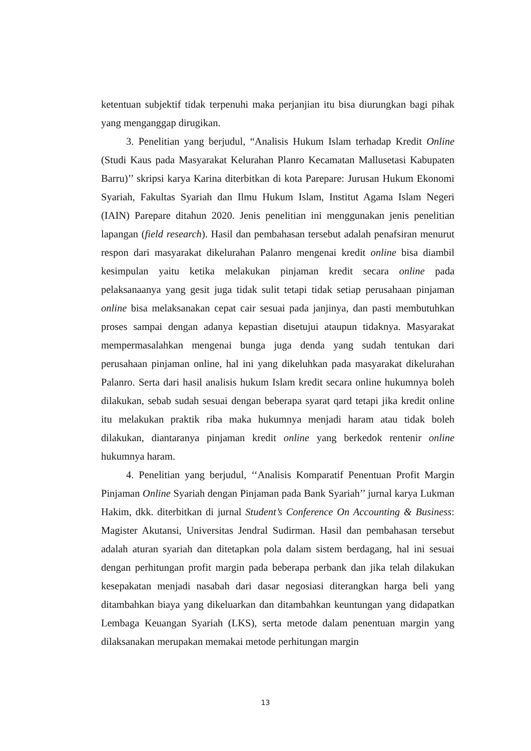ketentuan subjektif tidak terpenuhi maka perjanjian itu bisa diurungkan bagi pihak yang menganggap dirugikan.
3. Penelitian yang berjudul, “Analisis Hukum Islam terhadap Kredit Online (Studi Kaus pada Masyarakat Kelurahan Planro Kecamatan Mallusetasi Kabupaten Barru)’’ skripsi karya Karina diterbitkan di kota Parepare: Jurusan Hukum Ekonomi Syariah, Fakultas Syariah dan Ilmu Hukum Islam, Institut Agama Islam Negeri (IAIN) Parepare ditahun 2020. Jenis penelitian ini menggunakan jenis penelitian lapangan (field research). Hasil dan pembahasan tersebut adalah penafsiran menurut respon dari masyarakat dikelurahan Palanro mengenai kredit online bisa diambil kesimpulan yaitu ketika melakukan pinjaman kredit secara online pada pelaksanaanya yang gesit juga tidak sulit tetapi tidak setiap perusahaan pinjaman online bisa melaksanakan cepat cair sesuai pada janjinya, dan pasti membutuhkan proses sampai dengan adanya kepastian disetujui ataupun tidaknya. Masyarakat mempermasalahkan mengenai bunga juga denda yang sudah tentukan dari perusahaan pinjaman online, hal ini yang dikeluhkan pada masyarakat dikelurahan Palanro. Serta dari hasil analisis hukum Islam kredit secara online hukumnya boleh dilakukan, sebab sudah sesuai dengan beberapa syarat qard tetapi jika kredit online itu melakukan praktik riba maka hukumnya menjadi haram atau tidak boleh dilakukan, diantaranya pinjaman kredit online yang berkedok rentenir online hukumnya haram.
4. Penelitian yang berjudul, ‘‘Analisis Komparatif Penentuan Profit Margin Pinjaman Online Syariah dengan Pinjaman pada Bank Syariah’’ jurnal karya Lukman Hakim, dkk. diterbitkan di jurnal Student’s Conference On Accounting & Business: Magister Akutansi, Universitas Jendral Sudirman. Hasil dan pembahasan tersebut adalah aturan syariah dan ditetapkan pola dalam sistem berdagang, hal ini sesuai dengan perhitungan profit margin pada beberapa perbank dan jika telah dilakukan kesepakatan menjadi nasabah dari dasar negosiasi diterangkan harga beli yang ditambahkan biaya yang dikeluarkan dan ditambahkan keuntungan yang didapatkan Lembaga Keuangan Syariah (LKS), serta metode dalam penentuan margin yang dilaksanakan merupakan memakai metode perhitungan margin
13